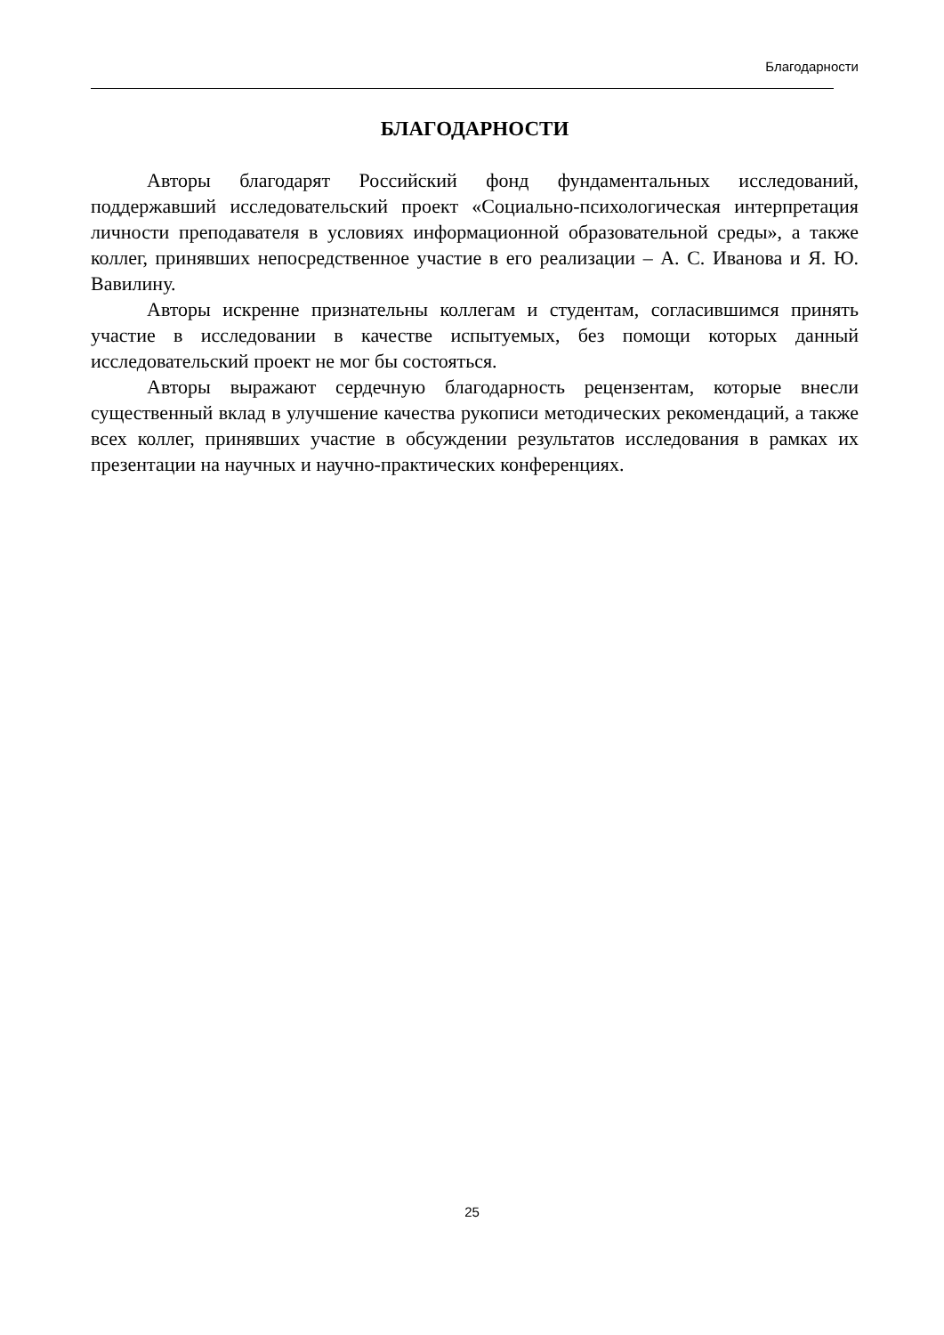Благодарности
БЛАГОДАРНОСТИ
Авторы благодарят Российский фонд фундаментальных исследований, поддержавший исследовательский проект «Социально-психологическая интерпретация личности преподавателя в условиях информационной образовательной среды», а также коллег, принявших непосредственное участие в его реализации – А. С. Иванова и Я. Ю. Вавилину.
Авторы искренне признательны коллегам и студентам, согласившимся принять участие в исследовании в качестве испытуемых, без помощи которых данный исследовательский проект не мог бы состояться.
Авторы выражают сердечную благодарность рецензентам, которые внесли существенный вклад в улучшение качества рукописи методических рекомендаций, а также всех коллег, принявших участие в обсуждении результатов исследования в рамках их презентации на научных и научно-практических конференциях.
25